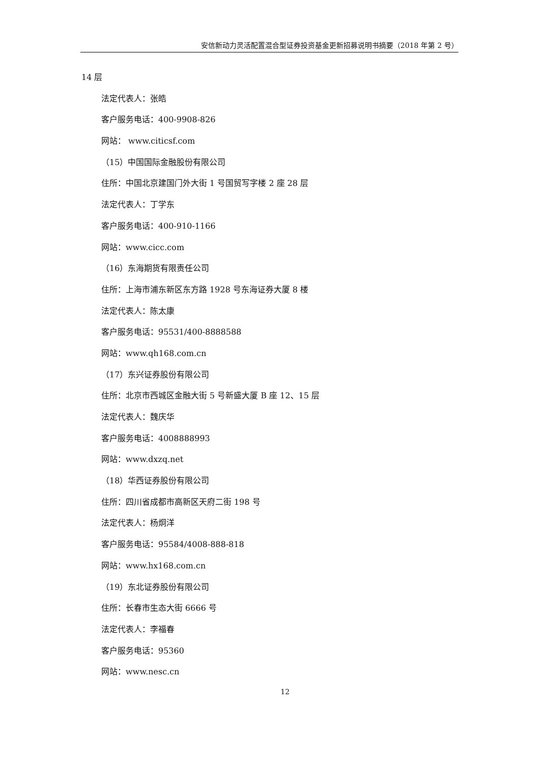安信新动力灵活配置混合型证券投资基金更新招募说明书摘要（2018 年第 2 号）
14 层
法定代表人：张皓
客户服务电话：400-9908-826
网站： www.citicsf.com
（15）中国国际金融股份有限公司
住所：中国北京建国门外大街 1 号国贸写字楼 2 座 28 层
法定代表人：丁学东
客户服务电话：400-910-1166
网站：www.cicc.com
（16）东海期货有限责任公司
住所：上海市浦东新区东方路 1928 号东海证券大厦 8 楼
法定代表人：陈太康
客户服务电话：95531/400-8888588
网站：www.qh168.com.cn
（17）东兴证券股份有限公司
住所：北京市西城区金融大街 5 号新盛大厦 B 座 12、15 层
法定代表人：魏庆华
客户服务电话：4008888993
网站：www.dxzq.net
（18）华西证券股份有限公司
住所：四川省成都市高新区天府二街 198 号
法定代表人：杨炯洋
客户服务电话：95584/4008-888-818
网站：www.hx168.com.cn
（19）东北证券股份有限公司
住所：长春市生态大街 6666 号
法定代表人：李福春
客户服务电话：95360
网站：www.nesc.cn
12